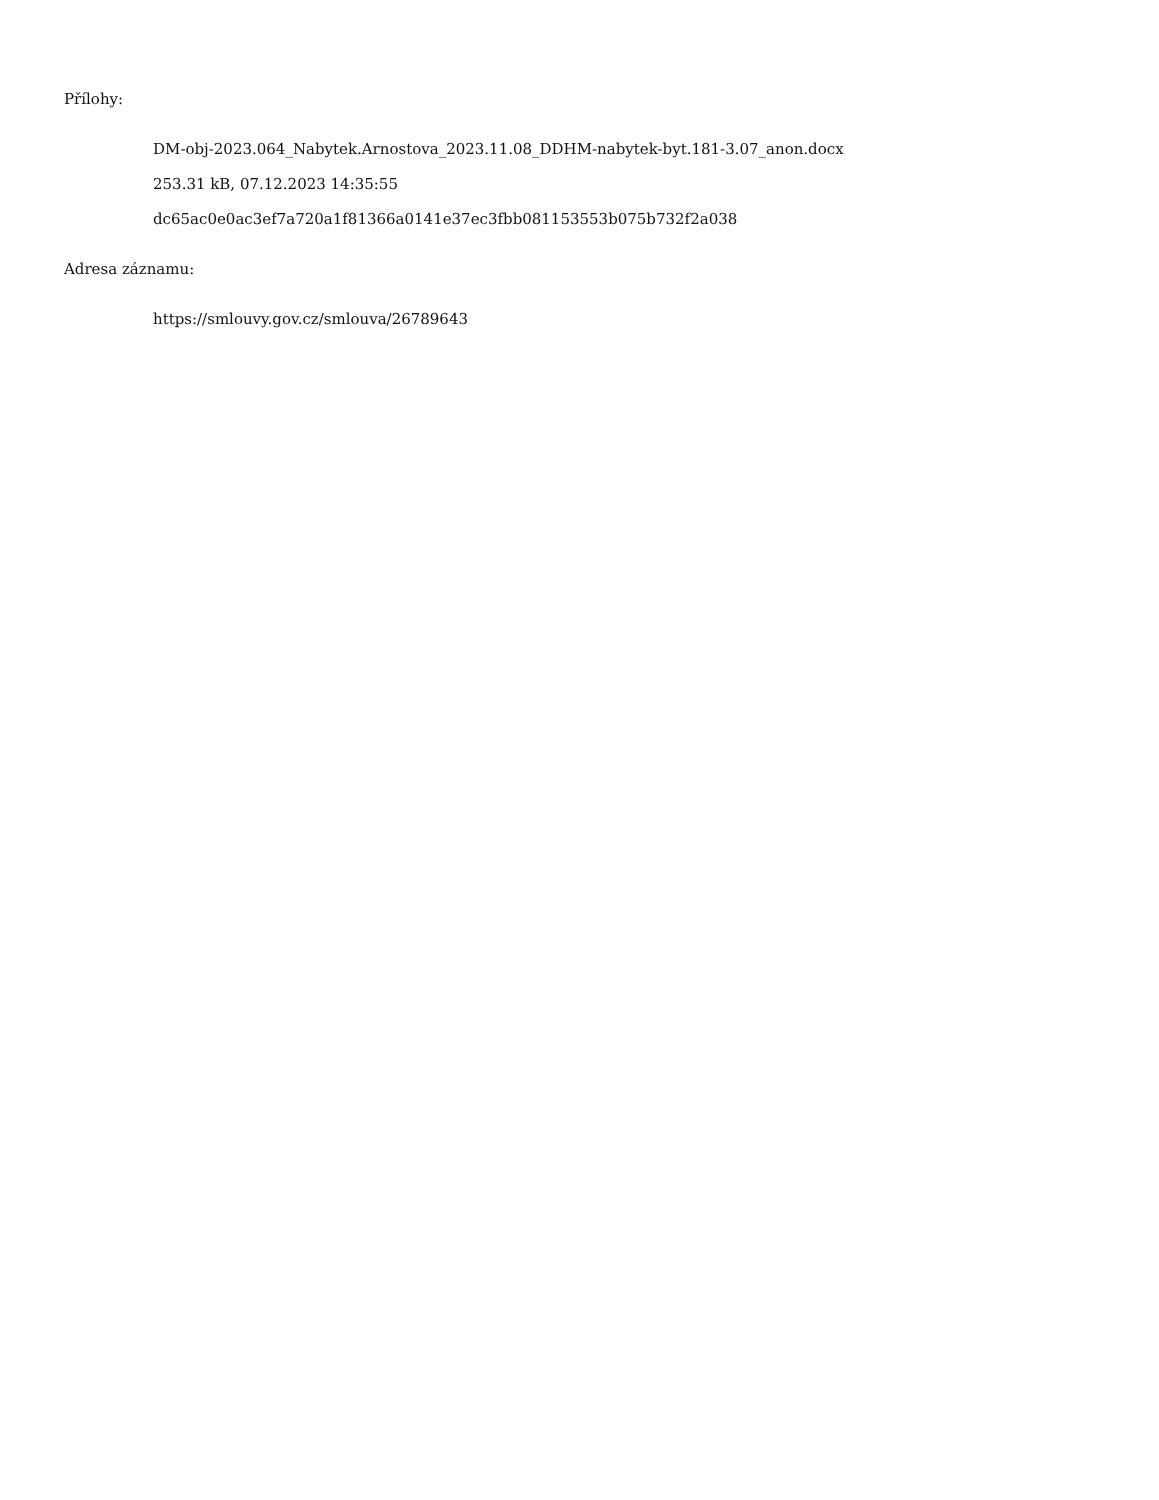Přílohy:
DM-obj-2023.064_Nabytek.Arnostova_2023.11.08_DDHM-nabytek-byt.181-3.07_anon.docx
253.31 kB, 07.12.2023 14:35:55
dc65ac0e0ac3ef7a720a1f81366a0141e37ec3fbb081153553b075b732f2a038
Adresa záznamu:
https://smlouvy.gov.cz/smlouva/26789643